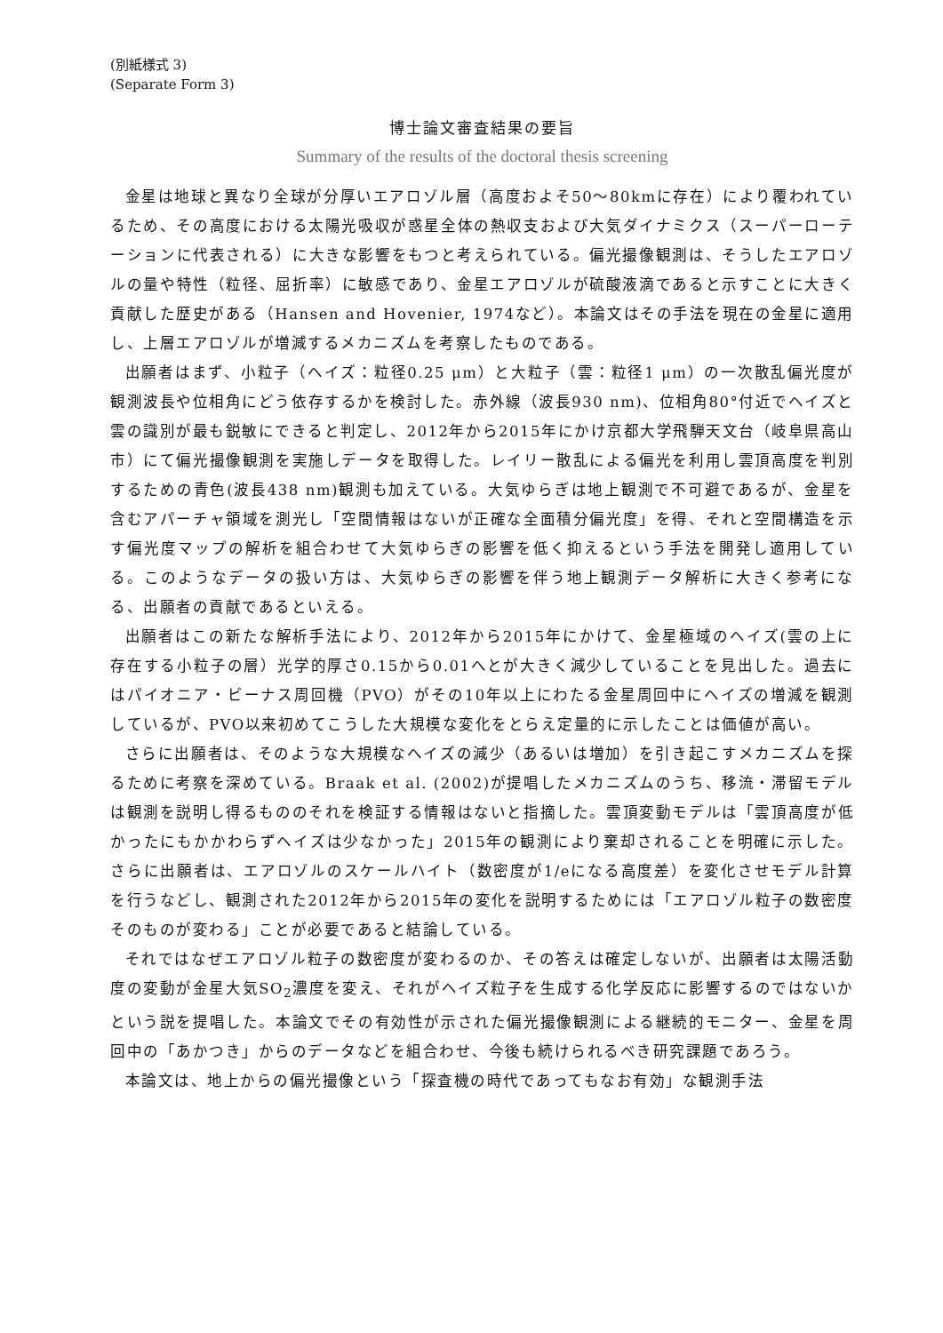(別紙様式 3)
(Separate Form 3)
博士論文審査結果の要旨
Summary of the results of the doctoral thesis screening
金星は地球と異なり全球が分厚いエアロゾル層（高度およそ50〜80kmに存在）により覆われているため、その高度における太陽光吸収が惑星全体の熱収支および大気ダイナミクス（スーパーローテーションに代表される）に大きな影響をもつと考えられている。偏光撮像観測は、そうしたエアロゾルの量や特性（粒径、屈折率）に敏感であり、金星エアロゾルが硫酸液滴であると示すことに大きく貢献した歴史がある（Hansen and Hovenier, 1974など）。本論文はその手法を現在の金星に適用し、上層エアロゾルが増減するメカニズムを考察したものである。
出願者はまず、小粒子（ヘイズ：粒径0.25 μm）と大粒子（雲：粒径1 μm）の一次散乱偏光度が観測波長や位相角にどう依存するかを検討した。赤外線（波長930 nm)、位相角80°付近でヘイズと雲の識別が最も鋭敏にできると判定し、2012年から2015年にかけ京都大学飛騨天文台（岐阜県高山市）にて偏光撮像観測を実施しデータを取得した。レイリー散乱による偏光を利用し雲頂高度を判別するための青色(波長438 nm)観測も加えている。大気ゆらぎは地上観測で不可避であるが、金星を含むアパーチャ領域を測光し「空間情報はないが正確な全面積分偏光度」を得、それと空間構造を示す偏光度マップの解析を組合わせて大気ゆらぎの影響を低く抑えるという手法を開発し適用している。このようなデータの扱い方は、大気ゆらぎの影響を伴う地上観測データ解析に大きく参考になる、出願者の貢献であるといえる。
出願者はこの新たな解析手法により、2012年から2015年にかけて、金星極域のヘイズ(雲の上に存在する小粒子の層）光学的厚さ0.15から0.01へとが大きく減少していることを見出した。過去にはパイオニア・ビーナス周回機（PVO）がその10年以上にわたる金星周回中にヘイズの増減を観測しているが、PVO以来初めてこうした大規模な変化をとらえ定量的に示したことは価値が高い。
さらに出願者は、そのような大規模なヘイズの減少（あるいは増加）を引き起こすメカニズムを探るために考察を深めている。Braak et al. (2002)が提唱したメカニズムのうち、移流・滞留モデルは観測を説明し得るもののそれを検証する情報はないと指摘した。雲頂変動モデルは「雲頂高度が低かったにもかかわらずヘイズは少なかった」2015年の観測により棄却されることを明確に示した。さらに出願者は、エアロゾルのスケールハイト（数密度が1/eになる高度差）を変化させモデル計算を行うなどし、観測された2012年から2015年の変化を説明するためには「エアロゾル粒子の数密度そのものが変わる」ことが必要であると結論している。
それではなぜエアロゾル粒子の数密度が変わるのか、その答えは確定しないが、出願者は太陽活動度の変動が金星大気SO<sub>2</sub>濃度を変え、それがヘイズ粒子を生成する化学反応に影響するのではないかという説を提唱した。本論文でその有効性が示された偏光撮像観測による継続的モニター、金星を周回中の「あかつき」からのデータなどを組合わせ、今後も続けられるべき研究課題であろう。
本論文は、地上からの偏光撮像という「探査機の時代であってもなお有効」な観測手法